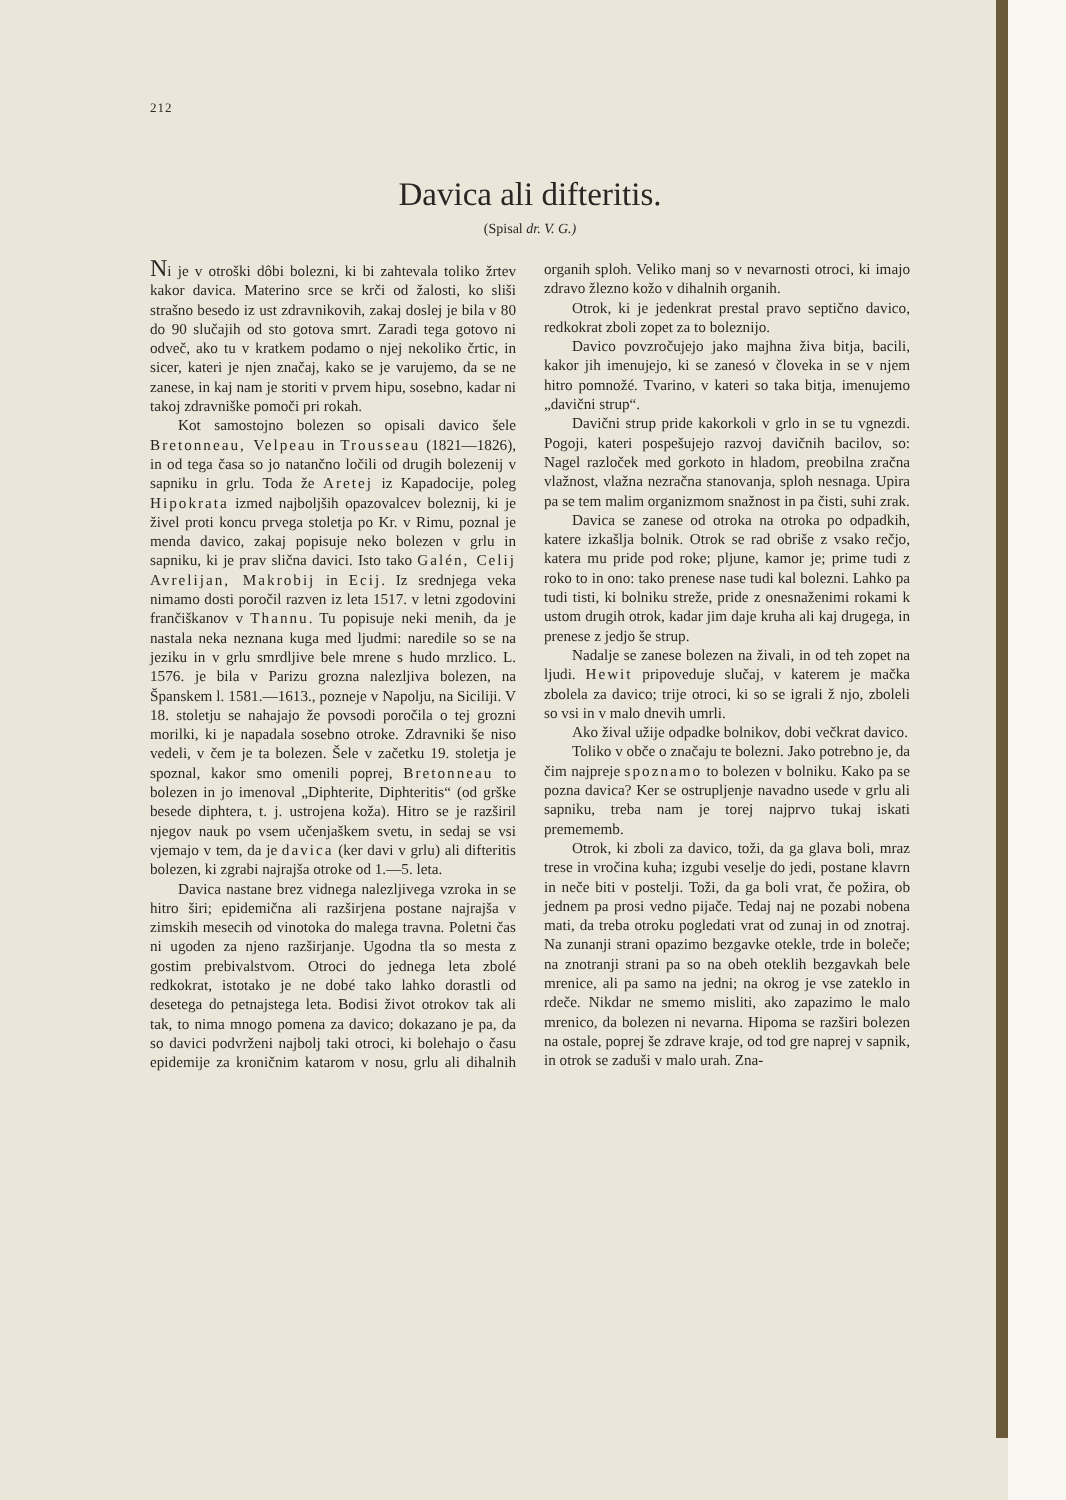212
Davica ali difteritis.
(Spisal dr. V. G.)
Ni je v otroški dôbi bolezni, ki bi zahtevala toliko žrtev kakor davica. Materino srce se krči od žalosti, ko sliši strašno besedo iz ust zdravnikovih, zakaj doslej je bila v 80 do 90 slučajih od sto gotova smrt. Zaradi tega gotovo ni odveč, ako tu v kratkem podamo o njej nekoliko črtic, in sicer, kateri je njen značaj, kako se je varujemo, da se ne zanese, in kaj nam je storiti v prvem hipu, sosebno, kadar ni takoj zdravniške pomoči pri rokah.
Kot samostojno bolezen so opisali davico šele Bretonneau, Velpeau in Trousseau (1821—1826), in od tega časa so jo natančno ločili od drugih bolezenij v sapniku in grlu. Toda že Aretej iz Kapadocije, poleg Hipokrata izmed najboljših opazovalcev boleznij, ki je živel proti koncu prvega stoletja po Kr. v Rimu, poznal je menda davico, zakaj popisuje neko bolezen v grlu in sapniku, ki je prav slična davici. Isto tako Galén, Celij Avrelijan, Makrobij in Ecij. Iz srednjega veka nimamo dosti poročil razven iz leta 1517. v letni zgodovini frančiškanov v Thannu. Tu popisuje neki menih, da je nastala neka neznana kuga med ljudmi: naredile so se na jeziku in v grlu smrdljive bele mrene s hudo mrzlico. L. 1576. je bila v Parizu grozna nalezljiva bolezen, na Španskem l. 1581.—1613., pozneje v Napolju, na Siciliji. V 18. stoletju se nahajajo že povsodi poročila o tej grozni morilki, ki je napadala sosebno otroke. Zdravniki še niso vedeli, v čem je ta bolezen. Šele v začetku 19. stoletja je spoznal, kakor smo omenili poprej, Bretonneau to bolezen in jo imenoval „Diphterite, Diphteritis“ (od grške besede diphtera, t. j. ustrojena koža). Hitro se je razširil njegov nauk po vsem učenjaškem svetu, in sedaj se vsi vjemajo v tem, da je davica (ker davi v grlu) ali difteritis bolezen, ki zgrabi najrajša otroke od 1.—5. leta.
Davica nastane brez vidnega nalezljivega vzroka in se hitro širi; epidemična ali razširjena postane najrajša v zimskih mesecih od vinotoka do malega travna. Poletni čas ni ugoden za njeno razširjanje. Ugodna tla so mesta z gostim prebivalstvom. Otroci do jednega leta zbolé redkokrat, istotako je ne dobé tako lahko dorastli od desetega do petnajstega leta. Bodisi život otrokov tak ali tak, to nima mnogo pomena za davico; dokazano je pa, da so davici podvrženi najbolj taki otroci, ki bolehajo o času epidemije za kroničnim katarom v nosu, grlu ali dihalnih organih sploh. Veliko manj so v nevarnosti otroci, ki imajo zdravo žlezno kožo v dihalnih organih.
Otrok, ki je jedenkrat prestal pravo septično davico, redkokrat zboli zopet za to boleznijo.
Davico povzročujejo jako majhna živa bitja, bacili, kakor jih imenujejo, ki se zanesó v človeka in se v njem hitro pomnožé. Tvarino, v kateri so taka bitja, imenujemo „davični strup“.
Davični strup pride kakorkoli v grlo in se tu vgnezdi. Pogoji, kateri pospešujejo razvoj davičnih bacilov, so: Nagel razloček med gorkoto in hladom, preobilna zračna vlažnost, vlažna nezračna stanovanja, sploh nesnaga. Upira pa se tem malim organizmom snažnost in pa čisti, suhi zrak.
Davica se zanese od otroka na otroka po odpadkih, katere izkašlja bolnik. Otrok se rad obriše z vsako rečjo, katera mu pride pod roke; pljune, kamor je; prime tudi z roko to in ono: tako prenese nase tudi kal bolezni. Lahko pa tudi tisti, ki bolniku streže, pride z onesnaženimi rokami k ustom drugih otrok, kadar jim daje kruha ali kaj drugega, in prenese z jedjo še strup.
Nadalje se zanese bolezen na živali, in od teh zopet na ljudi. Hewit pripoveduje slučaj, v katerem je mačka zbolela za davico; trije otroci, ki so se igrali ž njo, zboleli so vsi in v malo dnevih umrli.
Ako žival užije odpadke bolnikov, dobi večkrat davico.
Toliko v obče o značaju te bolezni. Jako potrebno je, da čim najpreje spoznamo to bolezen v bolniku. Kako pa se pozna davica? Ker se ostrupljenje navadno usede v grlu ali sapniku, treba nam je torej najprvo tukaj iskati premememb.
Otrok, ki zboli za davico, toži, da ga glava boli, mraz trese in vročina kuha; izgubi veselje do jedi, postane klavrn in neče biti v postelji. Toži, da ga boli vrat, če požira, ob jednem pa prosi vedno pijače. Tedaj naj ne pozabi nobena mati, da treba otroku pogledati vrat od zunaj in od znotraj. Na zunanji strani opazimo bezgavke otekle, trde in boleče; na znotranji strani pa so na obeh oteklih bezgavkah bele mrenice, ali pa samo na jedni; na okrog je vse zateklo in rdeče. Nikdar ne smemo misliti, ako zapazimo le malo mrenico, da bolezen ni nevarna. Hipoma se razširi bolezen na ostale, poprej še zdrave kraje, od tod gre naprej v sapnik, in otrok se zaduši v malo urah. Zna-